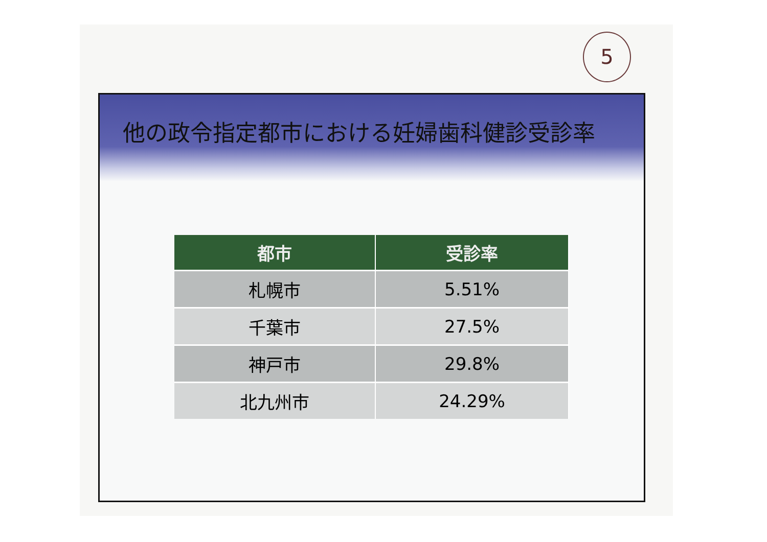5
他の政令指定都市における妊婦歯科健診受診率
| 都市 | 受診率 |
| --- | --- |
| 札幌市 | 5.51% |
| 千葉市 | 27.5% |
| 神戸市 | 29.8% |
| 北九州市 | 24.29% |